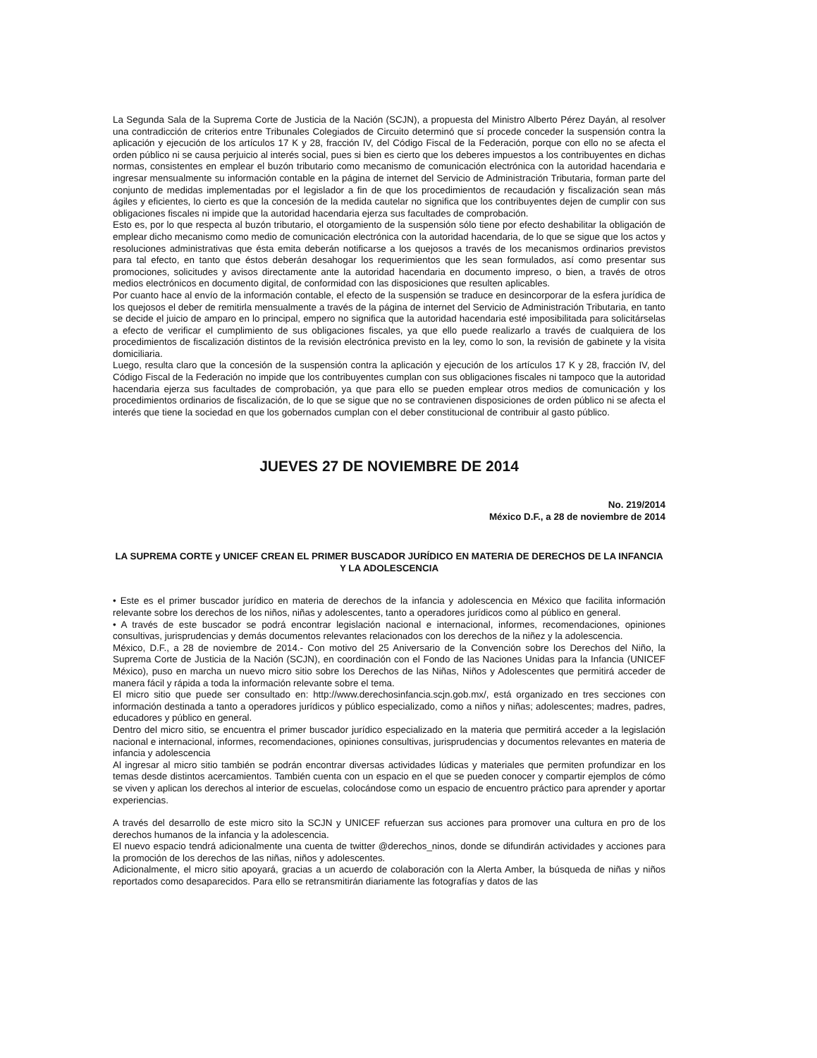La Segunda Sala de la Suprema Corte de Justicia de la Nación (SCJN), a propuesta del Ministro Alberto Pérez Dayán, al resolver una contradicción de criterios entre Tribunales Colegiados de Circuito determinó que sí procede conceder la suspensión contra la aplicación y ejecución de los artículos 17 K y 28, fracción IV, del Código Fiscal de la Federación, porque con ello no se afecta el orden público ni se causa perjuicio al interés social, pues si bien es cierto que los deberes impuestos a los contribuyentes en dichas normas, consistentes en emplear el buzón tributario como mecanismo de comunicación electrónica con la autoridad hacendaria e ingresar mensualmente su información contable en la página de internet del Servicio de Administración Tributaria, forman parte del conjunto de medidas implementadas por el legislador a fin de que los procedimientos de recaudación y fiscalización sean más ágiles y eficientes, lo cierto es que la concesión de la medida cautelar no significa que los contribuyentes dejen de cumplir con sus obligaciones fiscales ni impide que la autoridad hacendaria ejerza sus facultades de comprobación.
Esto es, por lo que respecta al buzón tributario, el otorgamiento de la suspensión sólo tiene por efecto deshabilitar la obligación de emplear dicho mecanismo como medio de comunicación electrónica con la autoridad hacendaria, de lo que se sigue que los actos y resoluciones administrativas que ésta emita deberán notificarse a los quejosos a través de los mecanismos ordinarios previstos para tal efecto, en tanto que éstos deberán desahogar los requerimientos que les sean formulados, así como presentar sus promociones, solicitudes y avisos directamente ante la autoridad hacendaria en documento impreso, o bien, a través de otros medios electrónicos en documento digital, de conformidad con las disposiciones que resulten aplicables.
Por cuanto hace al envío de la información contable, el efecto de la suspensión se traduce en desincorporar de la esfera jurídica de los quejosos el deber de remitirla mensualmente a través de la página de internet del Servicio de Administración Tributaria, en tanto se decide el juicio de amparo en lo principal, empero no significa que la autoridad hacendaria esté imposibilitada para solicitárselas a efecto de verificar el cumplimiento de sus obligaciones fiscales, ya que ello puede realizarlo a través de cualquiera de los procedimientos de fiscalización distintos de la revisión electrónica previsto en la ley, como lo son, la revisión de gabinete y la visita domiciliaria.
Luego, resulta claro que la concesión de la suspensión contra la aplicación y ejecución de los artículos 17 K y 28, fracción IV, del Código Fiscal de la Federación no impide que los contribuyentes cumplan con sus obligaciones fiscales ni tampoco que la autoridad hacendaria ejerza sus facultades de comprobación, ya que para ello se pueden emplear otros medios de comunicación y los procedimientos ordinarios de fiscalización, de lo que se sigue que no se contravienen disposiciones de orden público ni se afecta el interés que tiene la sociedad en que los gobernados cumplan con el deber constitucional de contribuir al gasto público.
JUEVES 27 DE NOVIEMBRE DE 2014
No. 219/2014
México D.F., a 28 de noviembre de 2014
LA SUPREMA CORTE y UNICEF CREAN EL PRIMER BUSCADOR JURÍDICO EN MATERIA DE DERECHOS DE LA INFANCIA Y LA ADOLESCENCIA
• Este es el primer buscador jurídico en materia de derechos de la infancia y adolescencia en México que facilita información relevante sobre los derechos de los niños, niñas y adolescentes, tanto a operadores jurídicos como al público en general.
• A través de este buscador se podrá encontrar legislación nacional e internacional, informes, recomendaciones, opiniones consultivas, jurisprudencias y demás documentos relevantes relacionados con los derechos de la niñez y la adolescencia.
México, D.F., a 28 de noviembre de 2014.- Con motivo del 25 Aniversario de la Convención sobre los Derechos del Niño, la Suprema Corte de Justicia de la Nación (SCJN), en coordinación con el Fondo de las Naciones Unidas para la Infancia (UNICEF México), puso en marcha un nuevo micro sitio sobre los Derechos de las Niñas, Niños y Adolescentes que permitirá acceder de manera fácil y rápida a toda la información relevante sobre el tema.
El micro sitio que puede ser consultado en: http://www.derechosinfancia.scjn.gob.mx/, está organizado en tres secciones con información destinada a tanto a operadores jurídicos y público especializado, como a niños y niñas; adolescentes; madres, padres, educadores y público en general.
Dentro del micro sitio, se encuentra el primer buscador jurídico especializado en la materia que permitirá acceder a la legislación nacional e internacional, informes, recomendaciones, opiniones consultivas, jurisprudencias y documentos relevantes en materia de infancia y adolescencia
Al ingresar al micro sitio también se podrán encontrar diversas actividades lúdicas y materiales que permiten profundizar en los temas desde distintos acercamientos. También cuenta con un espacio en el que se pueden conocer y compartir ejemplos de cómo se viven y aplican los derechos al interior de escuelas, colocándose como un espacio de encuentro práctico para aprender y aportar experiencias.
A través del desarrollo de este micro sito la SCJN y UNICEF refuerzan sus acciones para promover una cultura en pro de los derechos humanos de la infancia y la adolescencia.
El nuevo espacio tendrá adicionalmente una cuenta de twitter @derechos_ninos, donde se difundirán actividades y acciones para la promoción de los derechos de las niñas, niños y adolescentes.
Adicionalmente, el micro sitio apoyará, gracias a un acuerdo de colaboración con la Alerta Amber, la búsqueda de niñas y niños reportados como desaparecidos. Para ello se retransmitirán diariamente las fotografías y datos de las